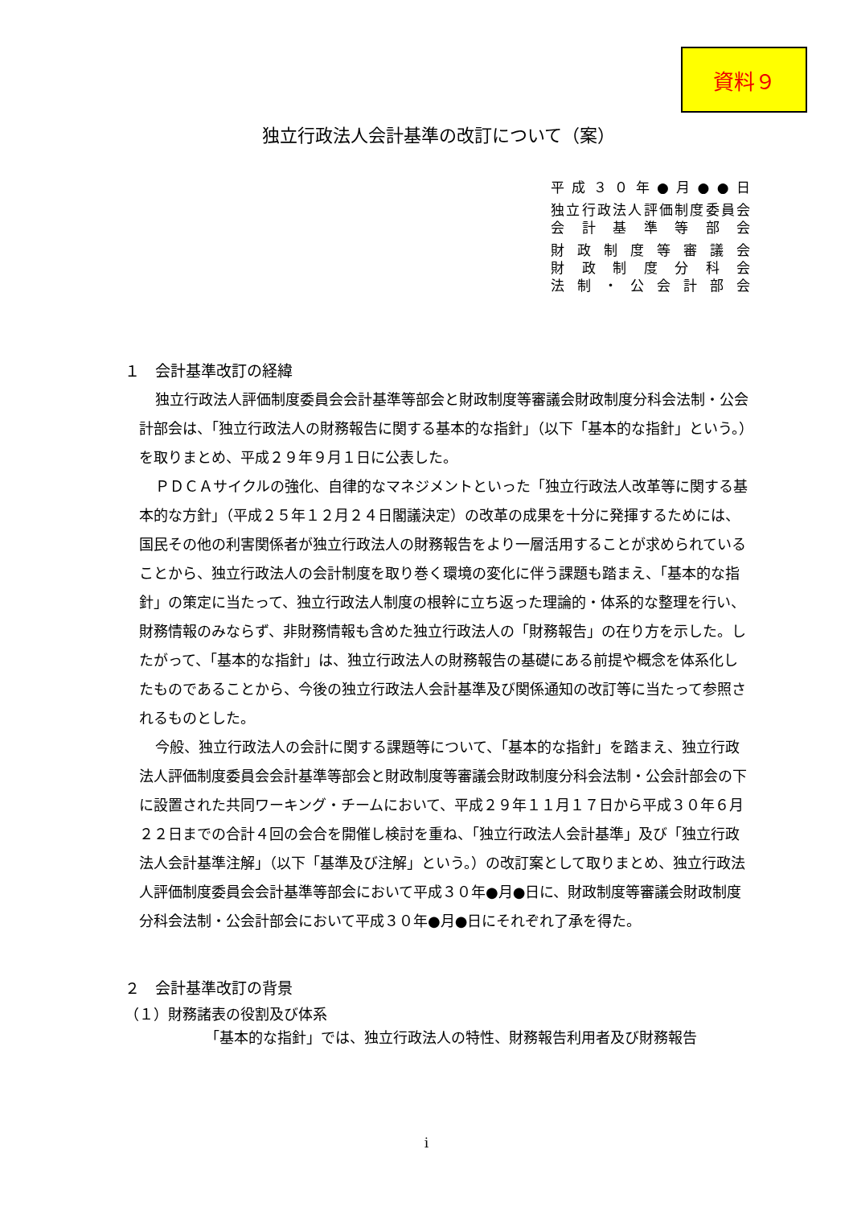資料９
独立行政法人会計基準の改訂について（案）
平成３０年●月●●日
独立行政法人評価制度委員会
会計基準等部会
財政制度等審議会
財政制度分科会
法制・公会計部会
１　会計基準改訂の経緯
独立行政法人評価制度委員会会計基準等部会と財政制度等審議会財政制度分科会法制・公会計部会は、「独立行政法人の財務報告に関する基本的な指針」（以下「基本的な指針」という。）を取りまとめ、平成２９年９月１日に公表した。
ＰＤＣＡサイクルの強化、自律的なマネジメントといった「独立行政法人改革等に関する基本的な方針」（平成２５年１２月２４日閣議決定）の改革の成果を十分に発揮するためには、国民その他の利害関係者が独立行政法人の財務報告をより一層活用することが求められていることから、独立行政法人の会計制度を取り巻く環境の変化に伴う課題も踏まえ、「基本的な指針」の策定に当たって、独立行政法人制度の根幹に立ち返った理論的・体系的な整理を行い、財務情報のみならず、非財務情報も含めた独立行政法人の「財務報告」の在り方を示した。したがって、「基本的な指針」は、独立行政法人の財務報告の基礎にある前提や概念を体系化したものであることから、今後の独立行政法人会計基準及び関係通知の改訂等に当たって参照されるものとした。
今般、独立行政法人の会計に関する課題等について、「基本的な指針」を踏まえ、独立行政法人評価制度委員会会計基準等部会と財政制度等審議会財政制度分科会法制・公会計部会の下に設置された共同ワーキング・チームにおいて、平成２９年１１月１７日から平成３０年６月２２日までの合計４回の会合を開催し検討を重ね、「独立行政法人会計基準」及び「独立行政法人会計基準注解」（以下「基準及び注解」という。）の改訂案として取りまとめ、独立行政法人評価制度委員会会計基準等部会において平成３０年●月●日に、財政制度等審議会財政制度分科会法制・公会計部会において平成３０年●月●日にそれぞれ了承を得た。
２　会計基準改訂の背景
（１）財務諸表の役割及び体系
「基本的な指針」では、独立行政法人の特性、財務報告利用者及び財務報告
i